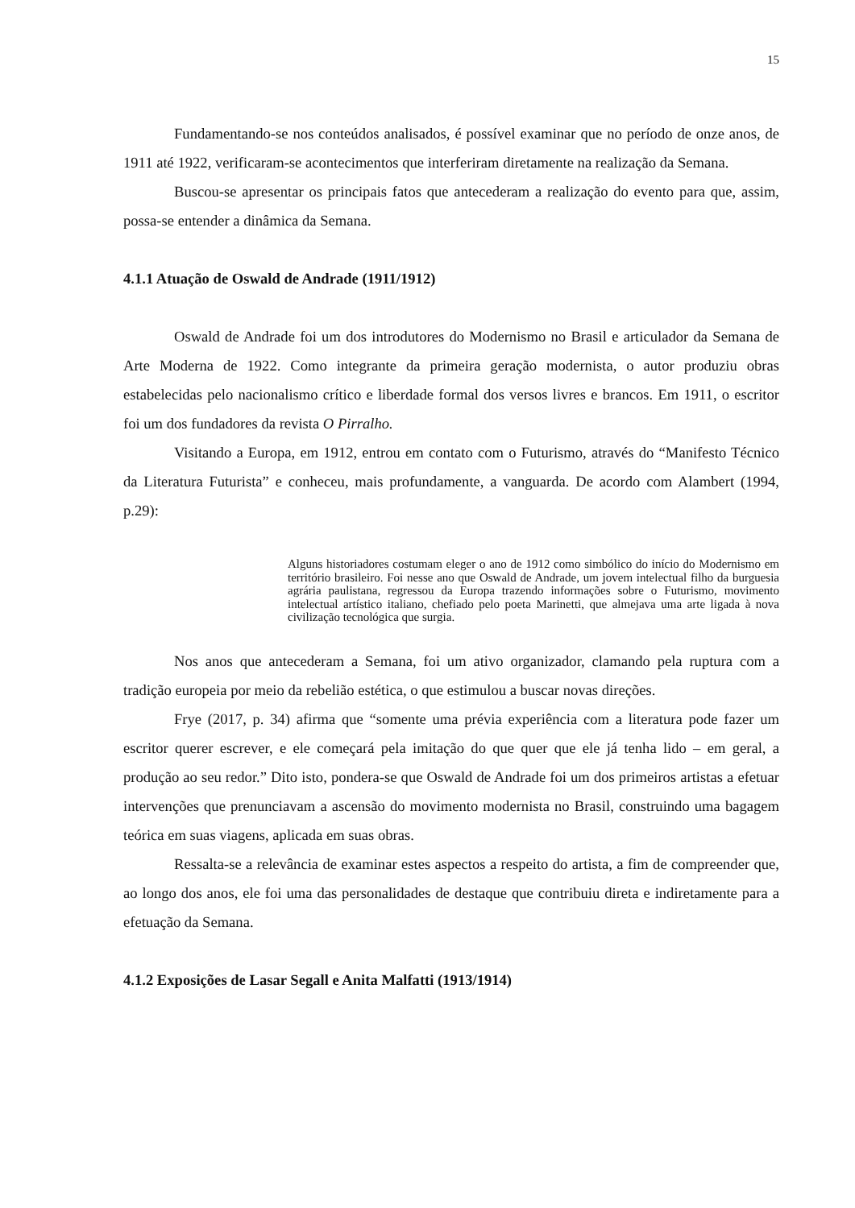15
Fundamentando-se nos conteúdos analisados, é possível examinar que no período de onze anos, de 1911 até 1922, verificaram-se acontecimentos que interferiram diretamente na realização da Semana.
Buscou-se apresentar os principais fatos que antecederam a realização do evento para que, assim, possa-se entender a dinâmica da Semana.
4.1.1 Atuação de Oswald de Andrade (1911/1912)
Oswald de Andrade foi um dos introdutores do Modernismo no Brasil e articulador da Semana de Arte Moderna de 1922. Como integrante da primeira geração modernista, o autor produziu obras estabelecidas pelo nacionalismo crítico e liberdade formal dos versos livres e brancos. Em 1911, o escritor foi um dos fundadores da revista O Pirralho.
Visitando a Europa, em 1912, entrou em contato com o Futurismo, através do “Manifesto Técnico da Literatura Futurista” e conheceu, mais profundamente, a vanguarda. De acordo com Alambert (1994, p.29):
Alguns historiadores costumam eleger o ano de 1912 como simbólico do início do Modernismo em território brasileiro. Foi nesse ano que Oswald de Andrade, um jovem intelectual filho da burguesia agrária paulistana, regressou da Europa trazendo informações sobre o Futurismo, movimento intelectual artístico italiano, chefiado pelo poeta Marinetti, que almejava uma arte ligada à nova civilização tecnológica que surgia.
Nos anos que antecederam a Semana, foi um ativo organizador, clamando pela ruptura com a tradição europeia por meio da rebelião estética, o que estimulou a buscar novas direções.
Frye (2017, p. 34) afirma que “somente uma prévia experiência com a literatura pode fazer um escritor querer escrever, e ele começará pela imitação do que quer que ele já tenha lido – em geral, a produção ao seu redor.” Dito isto, pondera-se que Oswald de Andrade foi um dos primeiros artistas a efetuar intervenções que prenunciavam a ascensão do movimento modernista no Brasil, construindo uma bagagem teórica em suas viagens, aplicada em suas obras.
Ressalta-se a relevância de examinar estes aspectos a respeito do artista, a fim de compreender que, ao longo dos anos, ele foi uma das personalidades de destaque que contribuiu direta e indiretamente para a efetuação da Semana.
4.1.2 Exposições de Lasar Segall e Anita Malfatti (1913/1914)